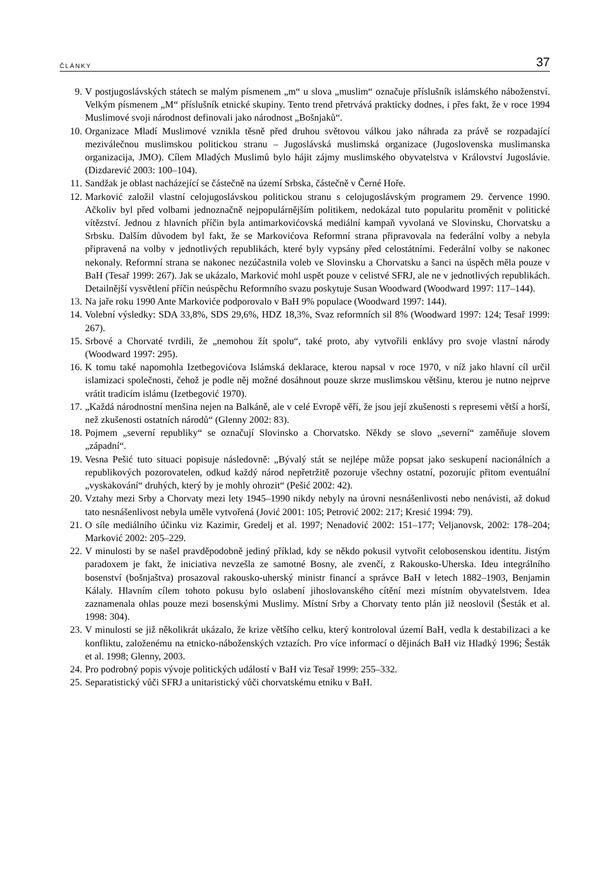ČLÁNKY 37
9. V postjugoslávských státech se malým písmenem „m“ u slova „muslim“ označuje příslušník islámského náboženství. Velkým písmenem „M“ příslušník etnické skupiny. Tento trend přetrvává prakticky dodnes, i přes fakt, že v roce 1994 Muslimové svoji národnost definovali jako národnost „Bošnjaků“.
10. Organizace Mladí Muslimové vznikla těsně před druhou světovou válkou jako náhrada za právě se rozpadající meziválečnou muslimskou politickou stranu – Jugoslávská muslimská organizace (Jugoslovenska muslimanska organizacija, JMO). Cílem Mladých Muslimů bylo hájit zájmy muslimského obyvatelstva v Království Jugoslávie. (Dizdarević 2003: 100–104).
11. Sandžak je oblast nacházející se částečně na území Srbska, částečně v Černé Hoře.
12. Marković založil vlastní celojugoslávskou politickou stranu s celojugoslávským programem 29. července 1990. Ačkoliv byl před volbami jednoznačně nejpopulárnějším politikem, nedokázal tuto popularitu proměnit v politické vítězství. Jednou z hlavních příčin byla antimarkovićovská mediální kampaň vyvolaná ve Slovinsku, Chorvatsku a Srbsku. Dalším důvodem byl fakt, že se Markovićova Reformní strana připravovala na federální volby a nebyla připravená na volby v jednotlivých republikách, které byly vypsány před celostátními. Federální volby se nakonec nekonaly. Reformní strana se nakonec nezúčastnila voleb ve Slovinsku a Chorvatsku a šanci na úspěch měla pouze v BaH (Tesař 1999: 267). Jak se ukázalo, Marković mohl uspět pouze v celistvé SFRJ, ale ne v jednotlivých republikách. Detailnější vysvětlení příčin neúspěchu Reformního svazu poskytuje Susan Woodward (Woodward 1997: 117–144).
13. Na jaře roku 1990 Ante Markoviće podporovalo v BaH 9% populace (Woodward 1997: 144).
14. Volební výsledky: SDA 33,8%, SDS 29,6%, HDZ 18,3%, Svaz reformních sil 8% (Woodward 1997: 124; Tesař 1999: 267).
15. Srbové a Chorvaté tvrdili, že „nemohou žít spolu“, také proto, aby vytvořili enklávy pro svoje vlastní národy (Woodward 1997: 295).
16. K tomu také napomohla Izetbegovićova Islámská deklarace, kterou napsal v roce 1970, v níž jako hlavní cíl určil islamizaci společnosti, čehož je podle něj možné dosáhnout pouze skrze muslimskou většinu, kterou je nutno nejprve vrátit tradicím islámu (Izetbegović 1970).
17. „Každá národnostní menšina nejen na Balkáně, ale v celé Evropě věří, že jsou její zkušenosti s represemi větší a horší, než zkušenosti ostatních národů“ (Glenny 2002: 83).
18. Pojmem „severní republiky“ se označují Slovinsko a Chorvatsko. Někdy se slovo „severní“ zaměňuje slovem „západní“.
19. Vesna Pešić tuto situaci popisuje následovně: „Bývalý stát se nejlépe může popsat jako seskupení nacionálních a republikových pozorovatelen, odkud každý národ nepřetržitě pozoruje všechny ostatní, pozorujíc přitom eventuální „vyskakování“ druhých, který by je mohly ohrozit“ (Pešić 2002: 42).
20. Vztahy mezi Srby a Chorvaty mezi lety 1945–1990 nikdy nebyly na úrovni nesnášenlivosti nebo nenávisti, až dokud tato nesnášenlivost nebyla uměle vytvořená (Jović 2001: 105; Petrović 2002: 217; Kresić 1994: 79).
21. O síle mediálního účinku viz Kazimir, Gredelj et al. 1997; Nenadović 2002: 151–177; Veljanovsk, 2002: 178–204; Marković 2002: 205–229.
22. V minulosti by se našel pravděpodobně jediný příklad, kdy se někdo pokusil vytvořit celobosenskou identitu. Jistým paradoxem je fakt, že iniciativa nevzešla ze samotné Bosny, ale zvenčí, z Rakousko-Uherska. Ideu integrálního bosenství (bošnjaštva) prosazoval rakousko-uherský ministr financí a správce BaH v letech 1882–1903, Benjamin Kálaly. Hlavním cílem tohoto pokusu bylo oslabení jihoslovanského cítění mezi místním obyvatelstvem. Idea zaznamenala ohlas pouze mezi bosenskými Muslimy. Místní Srby a Chorvaty tento plán již neoslovil (Šesták et al. 1998: 304).
23. V minulosti se již několikrát ukázalo, že krize většího celku, který kontroloval území BaH, vedla k destabilizaci a ke konfliktu, založenému na etnicko-náboženských vztazích. Pro více informací o dějinách BaH viz Hladký 1996; Šesták et al. 1998; Glenny, 2003.
24. Pro podrobný popis vývoje politických událostí v BaH viz Tesař 1999: 255–332.
25. Separatistický vůči SFRJ a unitaristický vůči chorvatskému etniku v BaH.